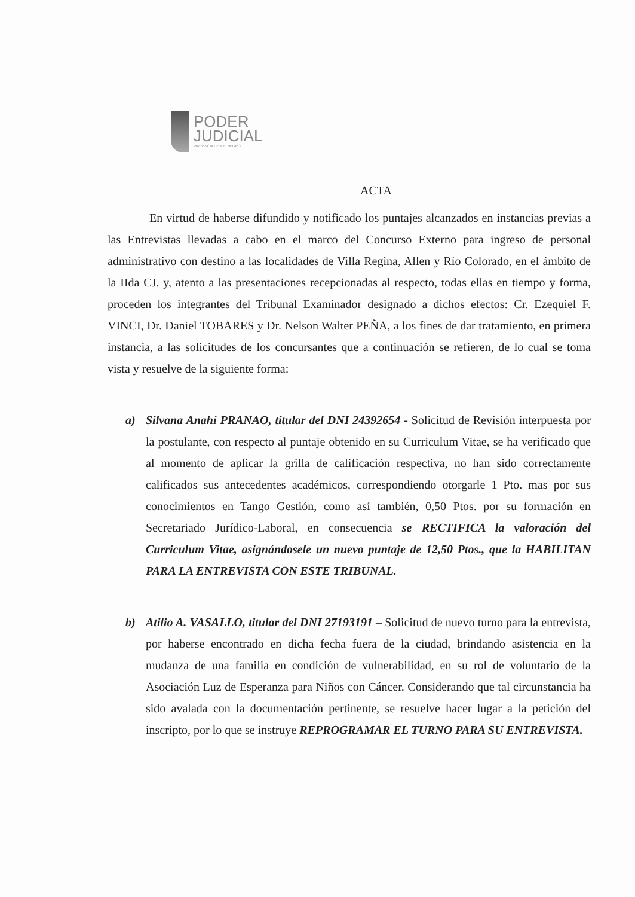PODER
JUDICIAL
PROVINCIA DE RÍO NEGRO
ACTA
En virtud de haberse difundido y notificado los puntajes alcanzados en instancias previas a las Entrevistas llevadas a cabo en el marco del Concurso Externo para ingreso de personal administrativo con destino a las localidades de Villa Regina, Allen y Río Colorado, en el ámbito de la IIda CJ. y, atento a las presentaciones recepcionadas al respecto, todas ellas en tiempo y forma, proceden los integrantes del Tribunal Examinador designado a dichos efectos: Cr. Ezequiel F. VINCI, Dr. Daniel TOBARES y Dr. Nelson Walter PEÑA, a los fines de dar tratamiento, en primera instancia, a las solicitudes de los concursantes que a continuación se refieren, de lo cual se toma vista y resuelve de la siguiente forma:
a) Silvana Anahí PRANAO, titular del DNI 24392654 - Solicitud de Revisión interpuesta por la postulante, con respecto al puntaje obtenido en su Curriculum Vitae, se ha verificado que al momento de aplicar la grilla de calificación respectiva, no han sido correctamente calificados sus antecedentes académicos, correspondiendo otorgarle 1 Pto. mas por sus conocimientos en Tango Gestión, como así también, 0,50 Ptos. por su formación en Secretariado Jurídico-Laboral, en consecuencia se RECTIFICA la valoración del Curriculum Vitae, asignándosele un nuevo puntaje de 12,50 Ptos., que la HABILITAN PARA LA ENTREVISTA CON ESTE TRIBUNAL.
b) Atilio A. VASALLO, titular del DNI 27193191 – Solicitud de nuevo turno para la entrevista, por haberse encontrado en dicha fecha fuera de la ciudad, brindando asistencia en la mudanza de una familia en condición de vulnerabilidad, en su rol de voluntario de la Asociación Luz de Esperanza para Niños con Cáncer. Considerando que tal circunstancia ha sido avalada con la documentación pertinente, se resuelve hacer lugar a la petición del inscripto, por lo que se instruye REPROGRAMAR EL TURNO PARA SU ENTREVISTA.